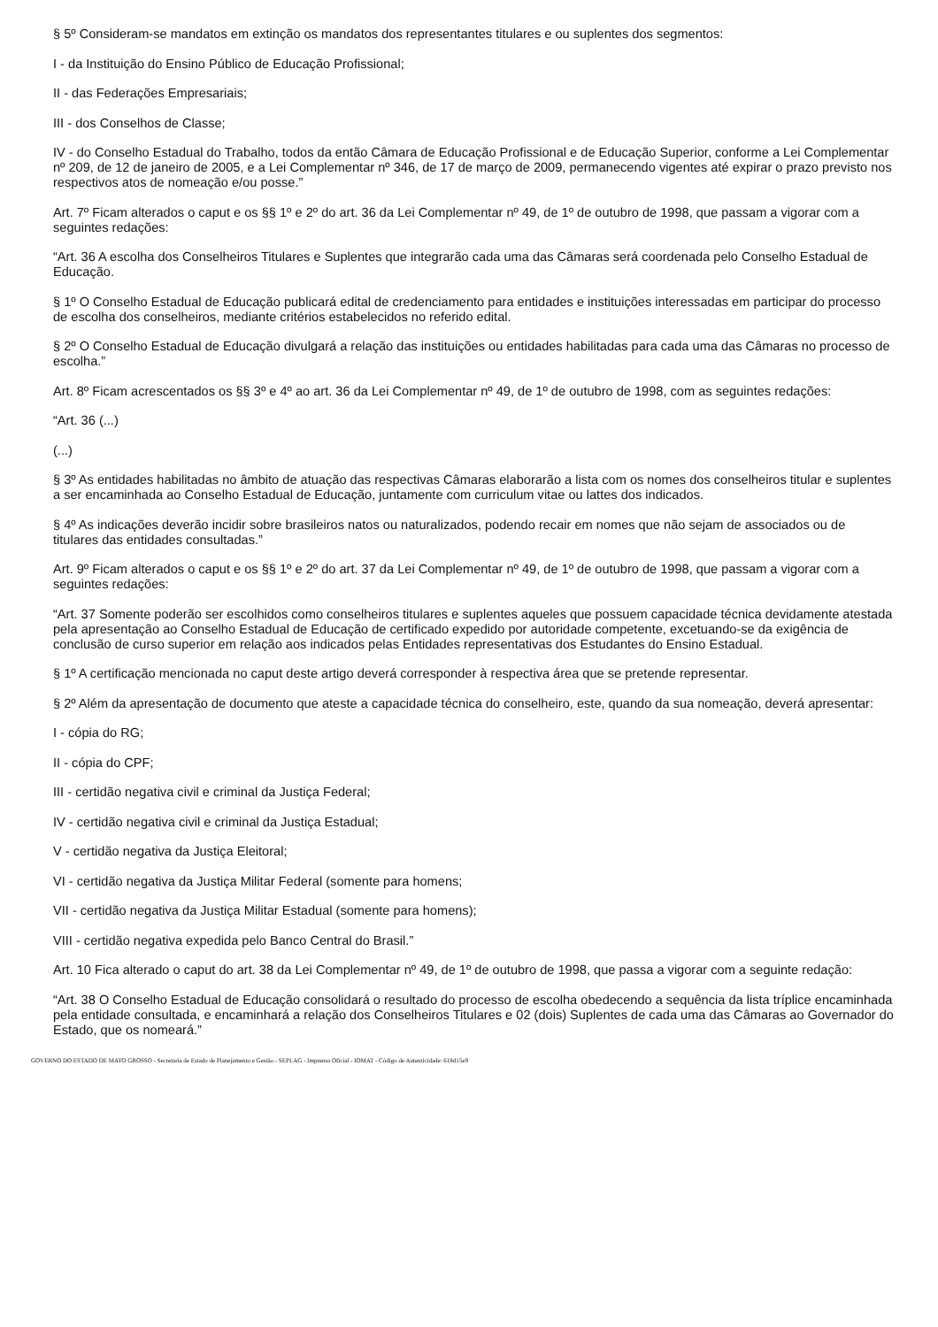§ 5º Consideram-se mandatos em extinção os mandatos dos representantes titulares e ou suplentes dos segmentos:
I - da Instituição do Ensino Público de Educação Profissional;
II - das Federações Empresariais;
III - dos Conselhos de Classe;
IV - do Conselho Estadual do Trabalho, todos da então Câmara de Educação Profissional e de Educação Superior, conforme a Lei Complementar nº 209, de 12 de janeiro de 2005, e a Lei Complementar nº 346, de 17 de março de 2009, permanecendo vigentes até expirar o prazo previsto nos respectivos atos de nomeação e/ou posse.”
Art. 7º Ficam alterados o caput e os §§ 1º e 2º do art. 36 da Lei Complementar nº 49, de 1º de outubro de 1998, que passam a vigorar com a seguintes redações:
“Art. 36 A escolha dos Conselheiros Titulares e Suplentes que integrarão cada uma das Câmaras será coordenada pelo Conselho Estadual de Educação.
§ 1º O Conselho Estadual de Educação publicará edital de credenciamento para entidades e instituições interessadas em participar do processo de escolha dos conselheiros, mediante critérios estabelecidos no referido edital.
§ 2º O Conselho Estadual de Educação divulgará a relação das instituições ou entidades habilitadas para cada uma das Câmaras no processo de escolha.”
Art. 8º Ficam acrescentados os §§ 3º e 4º ao art. 36 da Lei Complementar nº 49, de 1º de outubro de 1998, com as seguintes redações:
“Art. 36 (...)
(...)
§ 3º As entidades habilitadas no âmbito de atuação das respectivas Câmaras elaborarão a lista com os nomes dos conselheiros titular e suplentes a ser encaminhada ao Conselho Estadual de Educação, juntamente com curriculum vitae ou lattes dos indicados.
§ 4º As indicações deverão incidir sobre brasileiros natos ou naturalizados, podendo recair em nomes que não sejam de associados ou de titulares das entidades consultadas.”
Art. 9º Ficam alterados o caput e os §§ 1º e 2º do art. 37 da Lei Complementar nº 49, de 1º de outubro de 1998, que passam a vigorar com a seguintes redações:
“Art. 37 Somente poderão ser escolhidos como conselheiros titulares e suplentes aqueles que possuem capacidade técnica devidamente atestada pela apresentação ao Conselho Estadual de Educação de certificado expedido por autoridade competente, excetuando-se da exigência de conclusão de curso superior em relação aos indicados pelas Entidades representativas dos Estudantes do Ensino Estadual.
§ 1º A certificação mencionada no caput deste artigo deverá corresponder à respectiva área que se pretende representar.
§ 2º Além da apresentação de documento que ateste a capacidade técnica do conselheiro, este, quando da sua nomeação, deverá apresentar:
I - cópia do RG;
II - cópia do CPF;
III - certidão negativa civil e criminal da Justiça Federal;
IV - certidão negativa civil e criminal da Justiça Estadual;
V - certidão negativa da Justiça Eleitoral;
VI - certidão negativa da Justiça Militar Federal (somente para homens;
VII - certidão negativa da Justiça Militar Estadual (somente para homens);
VIII - certidão negativa expedida pelo Banco Central do Brasil.”
Art. 10 Fica alterado o caput do art. 38 da Lei Complementar nº 49, de 1º de outubro de 1998, que passa a vigorar com a seguinte redação:
“Art. 38 O Conselho Estadual de Educação consolidará o resultado do processo de escolha obedecendo a sequência da lista tríplice encaminhada pela entidade consultada, e encaminhará a relação dos Conselheiros Titulares e 02 (dois) Suplentes de cada uma das Câmaras ao Governador do Estado, que os nomeará.”
GOVERNO DO ESTADO DE MATO GROSSO - Secretaria de Estado de Planejamento e Gestão - SEPLAG - Imprensa Oficial - IOMAT - Código de Autenticidade: 618d15e9